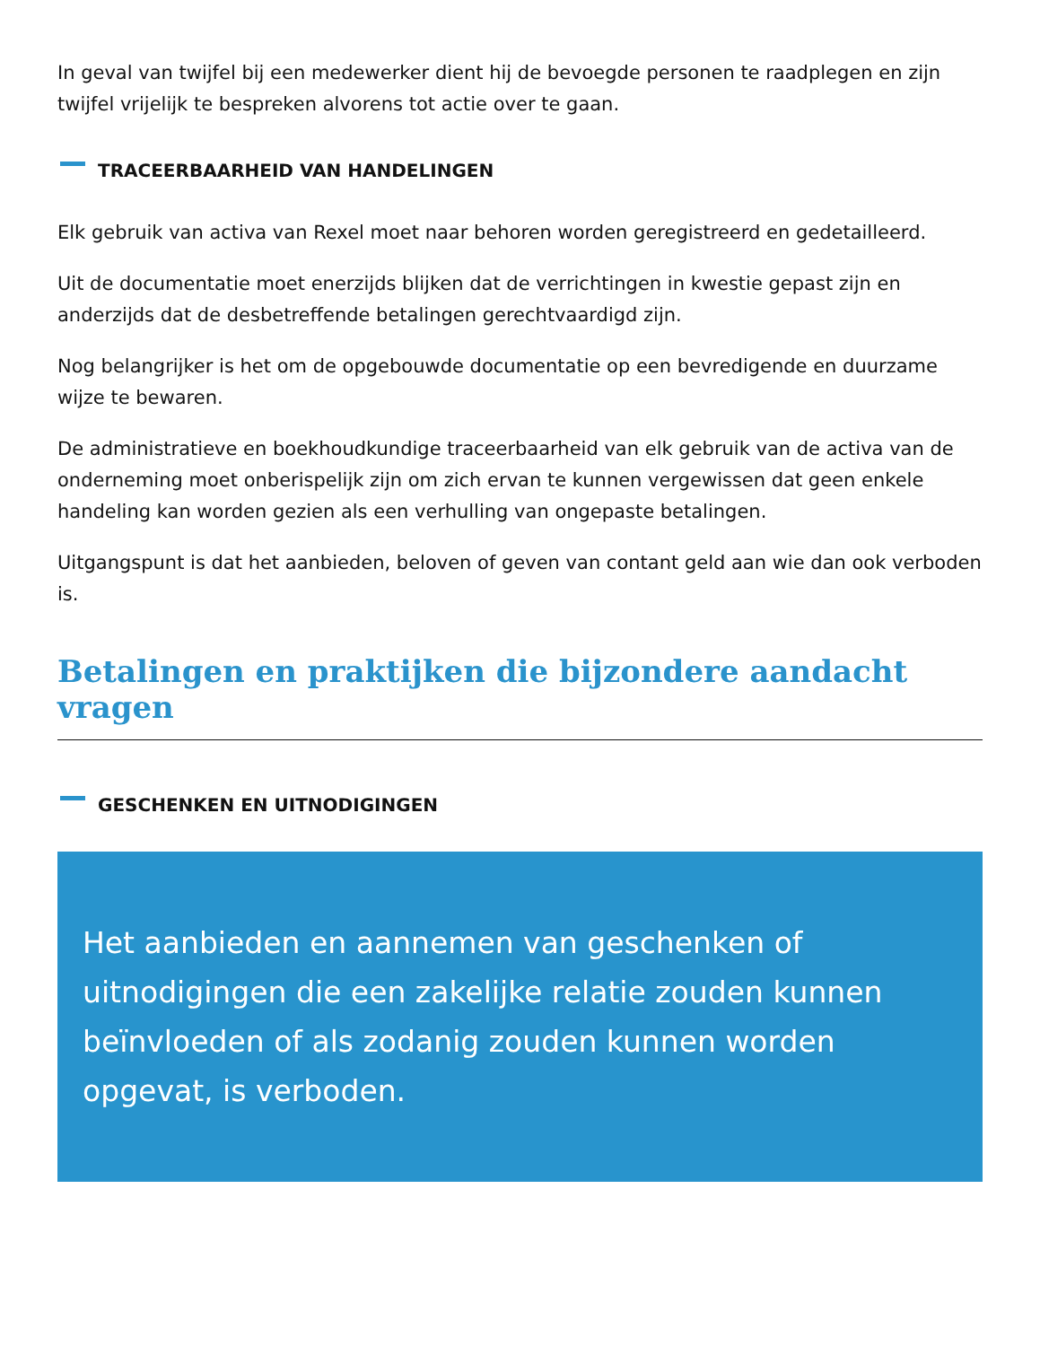In geval van twijfel bij een medewerker dient hij de bevoegde personen te raadplegen en zijn twijfel vrijelijk te bespreken alvorens tot actie over te gaan.
TRACEERBAARHEID VAN HANDELINGEN
Elk gebruik van activa van Rexel moet naar behoren worden geregistreerd en gedetailleerd.
Uit de documentatie moet enerzijds blijken dat de verrichtingen in kwestie gepast zijn en anderzijds dat de desbetreffende betalingen gerechtvaardigd zijn.
Nog belangrijker is het om de opgebouwde documentatie op een bevredigende en duurzame wijze te bewaren.
De administratieve en boekhoudkundige traceerbaarheid van elk gebruik van de activa van de onderneming moet onberispelijk zijn om zich ervan te kunnen vergewissen dat geen enkele handeling kan worden gezien als een verhulling van ongepaste betalingen.
Uitgangspunt is dat het aanbieden, beloven of geven van contant geld aan wie dan ook verboden is.
Betalingen en praktijken die bijzondere aandacht vragen
GESCHENKEN EN UITNODIGINGEN
Het aanbieden en aannemen van geschenken of uitnodigingen die een zakelijke relatie zouden kunnen beïnvloeden of als zodanig zouden kunnen worden opgevat, is verboden.